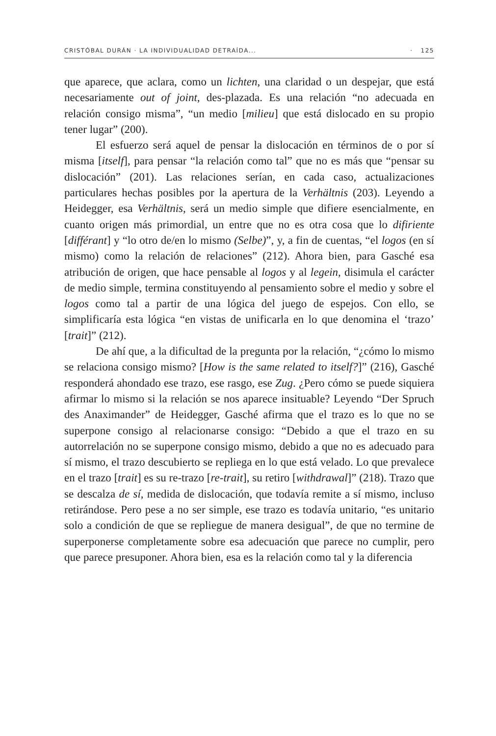CRISTÓBAL DURÁN · LA INDIVIDUALIDAD DETRAÍDA... · 125
que aparece, que aclara, como un lichten, una claridad o un despejar, que está necesariamente out of joint, des-plazada. Es una relación “no adecuada en relación consigo misma”, “un medio [milieu] que está dislocado en su propio tener lugar” (200).
El esfuerzo será aquel de pensar la dislocación en términos de o por sí misma [itself], para pensar “la relación como tal” que no es más que “pensar su dislocación” (201). Las relaciones serían, en cada caso, actualizaciones particulares hechas posibles por la apertura de la Verhältnis (203). Leyendo a Heidegger, esa Verhältnis, será un medio simple que difiere esencialmente, en cuanto origen más primordial, un entre que no es otra cosa que lo difiriente [différant] y “lo otro de/en lo mismo (Selbe)”, y, a fin de cuentas, “el logos (en sí mismo) como la relación de relaciones” (212). Ahora bien, para Gasché esa atribución de origen, que hace pensable al logos y al legein, disimula el carácter de medio simple, termina constituyendo al pensamiento sobre el medio y sobre el logos como tal a partir de una lógica del juego de espejos. Con ello, se simplificaría esta lógica “en vistas de unificarla en lo que denomina el ‘trazo’ [trait]” (212).
De ahí que, a la dificultad de la pregunta por la relación, “¿cómo lo mismo se relaciona consigo mismo? [How is the same related to itself?]” (216), Gasché responderá ahondado ese trazo, ese rasgo, ese Zug. ¿Pero cómo se puede siquiera afirmar lo mismo si la relación se nos aparece insituable? Leyendo “Der Spruch des Anaximander” de Heidegger, Gasché afirma que el trazo es lo que no se superpone consigo al relacionarse consigo: “Debido a que el trazo en su autorrelación no se superpone consigo mismo, debido a que no es adecuado para sí mismo, el trazo descubierto se repliega en lo que está velado. Lo que prevalece en el trazo [trait] es su re-trazo [re-trait], su retiro [withdrawal]” (218). Trazo que se descalza de sí, medida de dislocación, que todavía remite a sí mismo, incluso retirándose. Pero pese a no ser simple, ese trazo es todavía unitario, “es unitario solo a condición de que se repliegue de manera desigual”, de que no termine de superponerse completamente sobre esa adecuación que parece no cumplir, pero que parece presuponer. Ahora bien, esa es la relación como tal y la diferencia